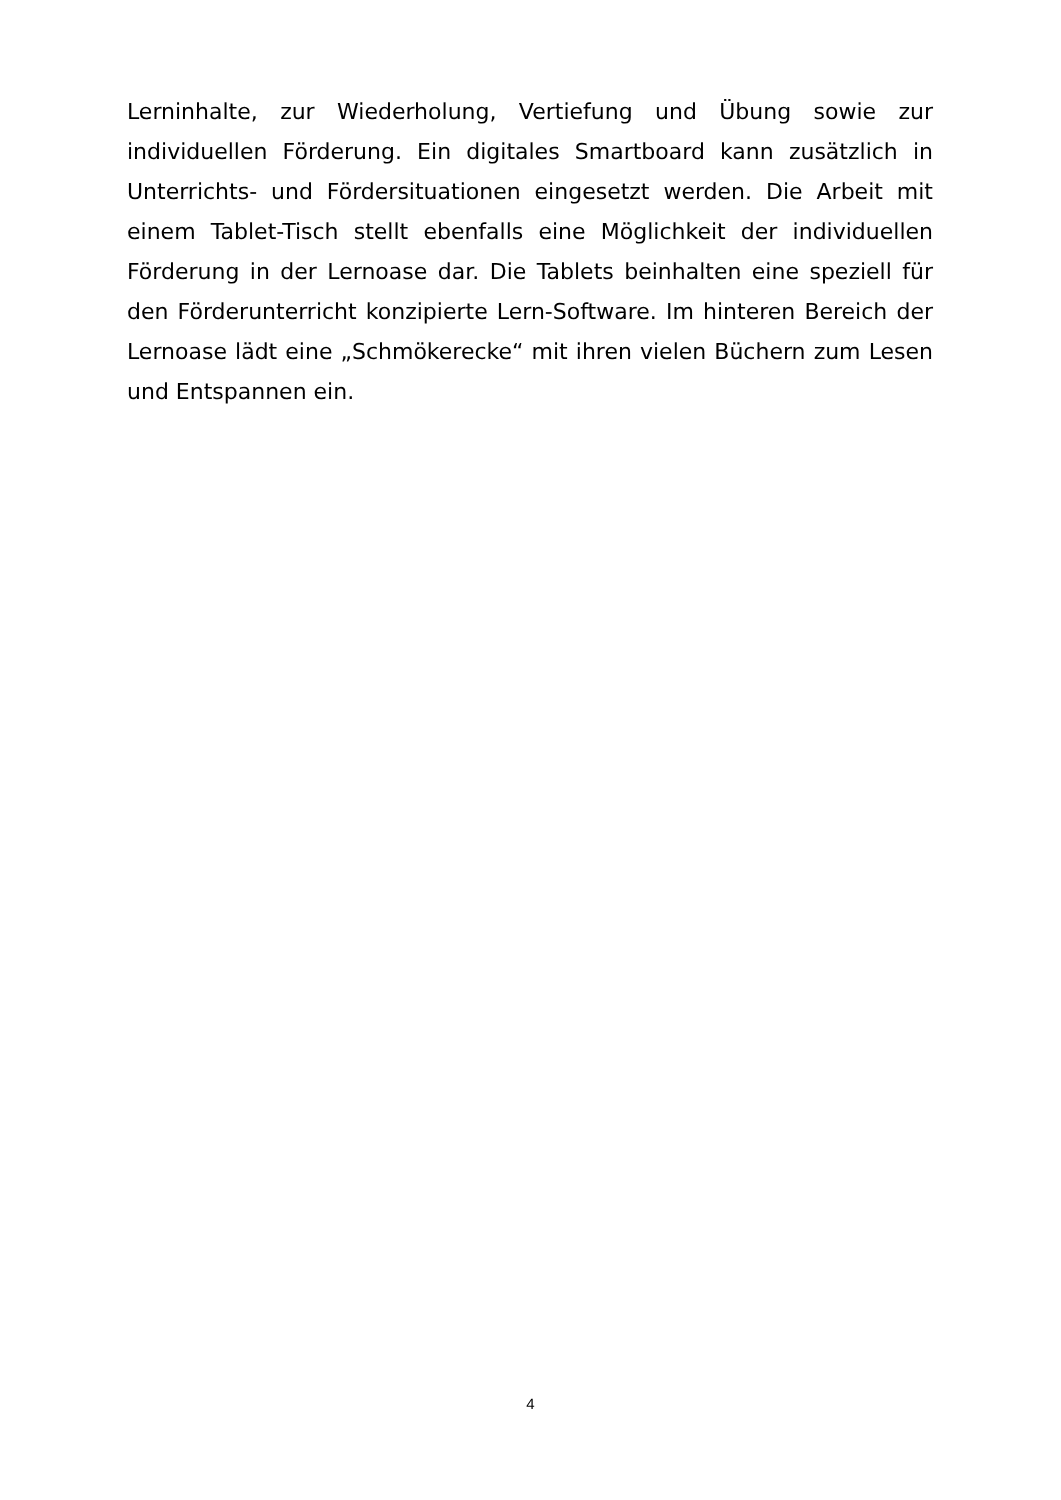Lerninhalte, zur Wiederholung, Vertiefung und Übung sowie zur individuellen Förderung. Ein digitales Smartboard kann zusätzlich in Unterrichts- und Fördersituationen eingesetzt werden. Die Arbeit mit einem Tablet-Tisch stellt ebenfalls eine Möglichkeit der individuellen Förderung in der Lernoase dar. Die Tablets beinhalten eine speziell für den Förderunterricht konzipierte Lern-Software. Im hinteren Bereich der Lernoase lädt eine „Schmökerecke“ mit ihren vielen Büchern zum Lesen und Entspannen ein.
4